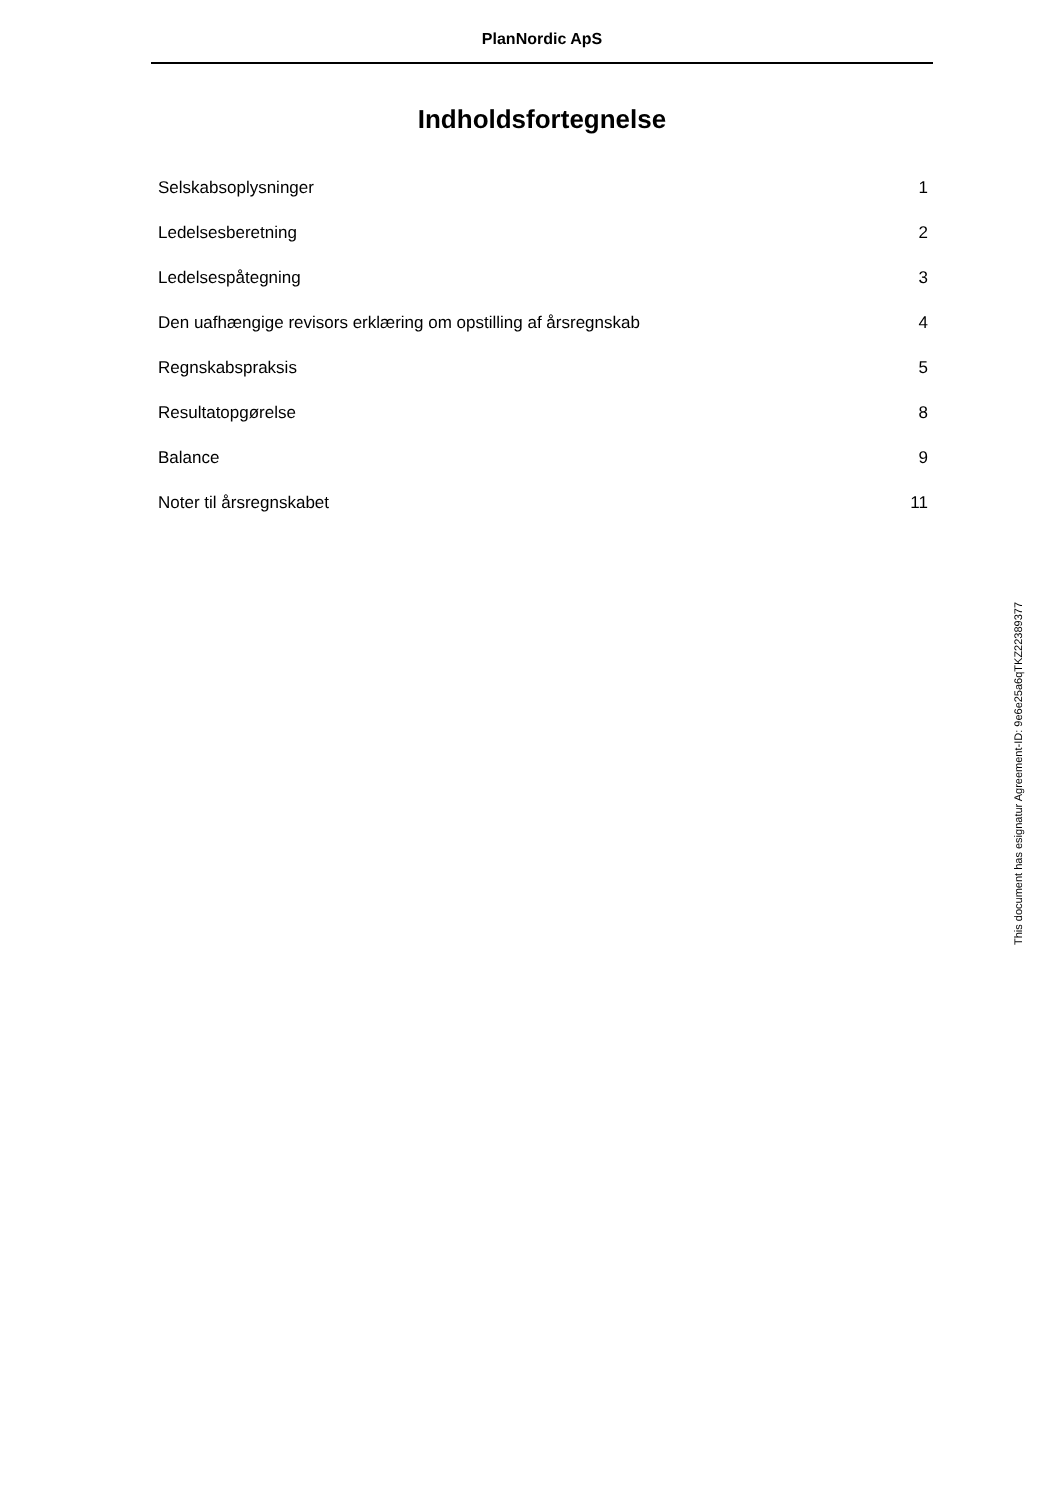PlanNordic ApS
Indholdsfortegnelse
Selskabsoplysninger 1
Ledelsesberetning 2
Ledelsespåtegning 3
Den uafhængige revisors erklæring om opstilling af årsregnskab 4
Regnskabspraksis 5
Resultatopgørelse 8
Balance 9
Noter til årsregnskabet 11
This document has esignatur Agreement-ID: 9e6e25a6qTKZ22389377